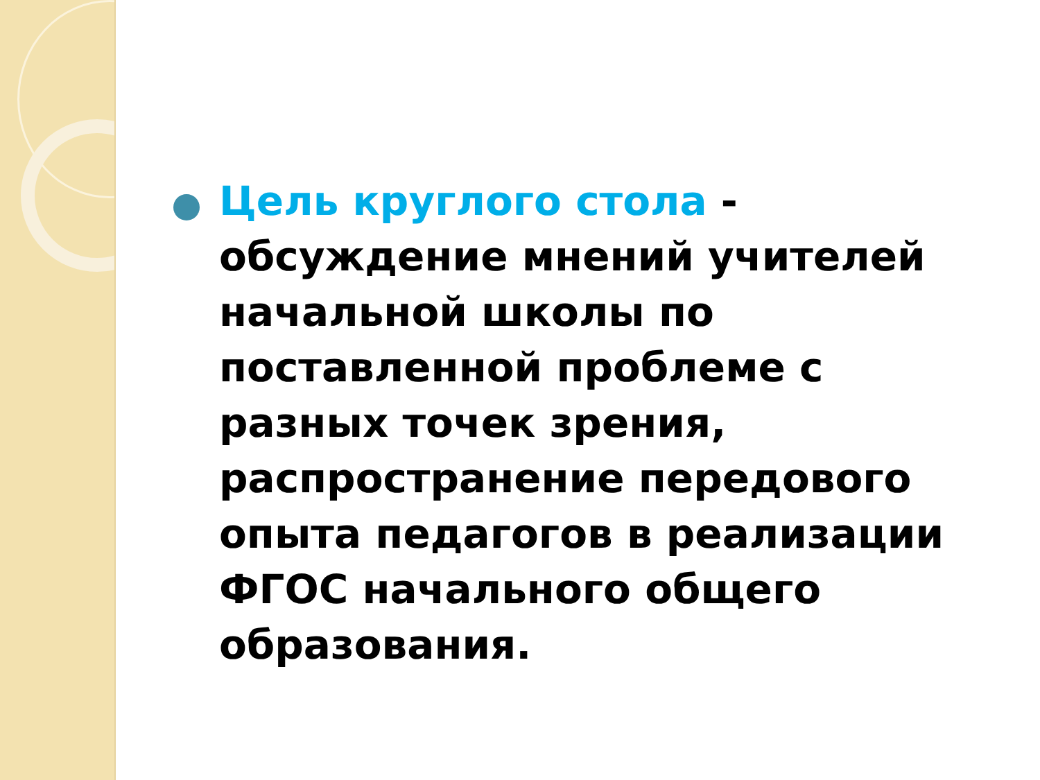Цель круглого стола - обсуждение мнений учителей начальной школы по поставленной проблеме с разных точек зрения, распространение передового опыта педагогов в реализации ФГОС начального общего образования.